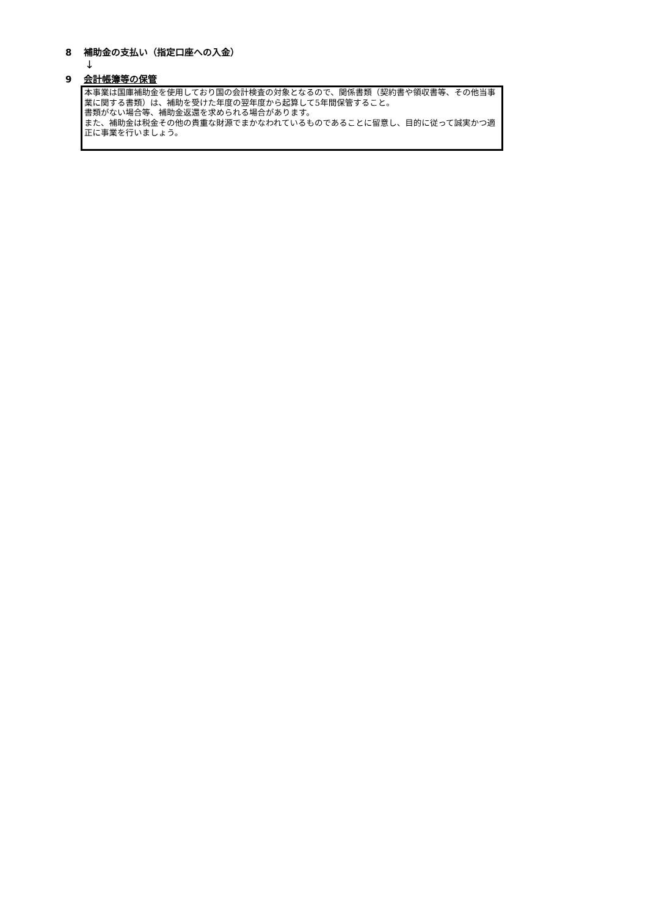8 補助金の支払い（指定口座への入金）
↓
9 会計帳簿等の保管
本事業は国庫補助金を使用しており国の会計検査の対象となるので、関係書類（契約書や領収書等、その他当事業に関する書類）は、補助を受けた年度の翌年度から起算して5年間保管すること。
書類がない場合等、補助金返還を求められる場合があります。
また、補助金は税金その他の貴重な財源でまかなわれているものであることに留意し、目的に従って誠実かつ適正に事業を行いましょう。